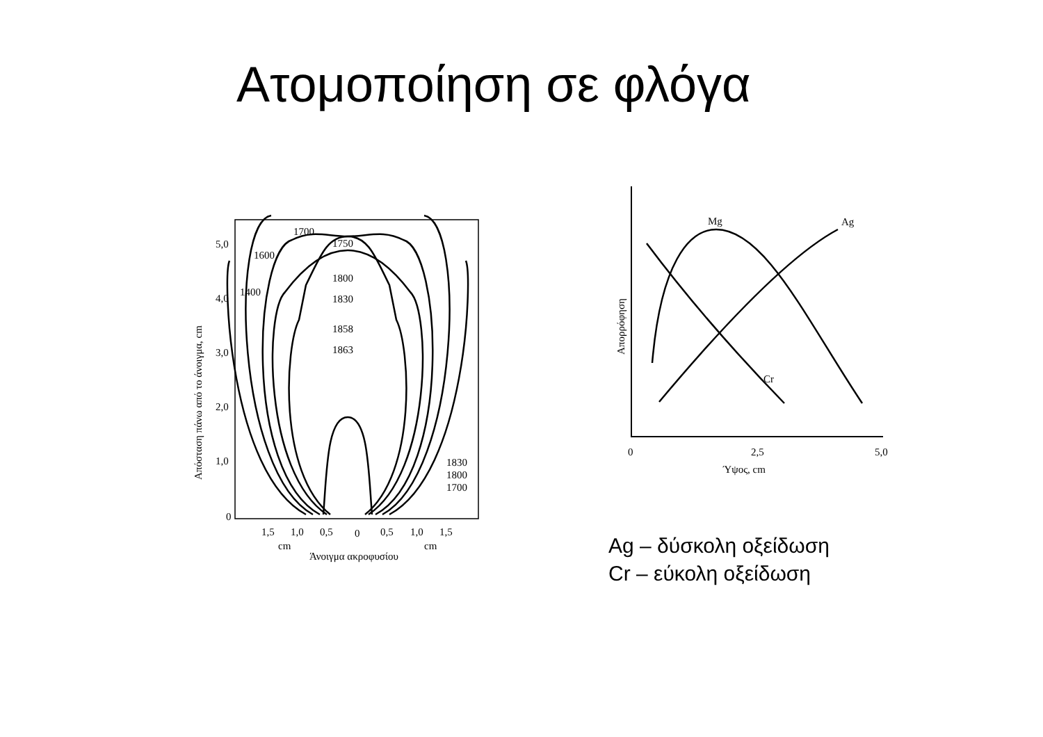Ατομοποίηση σε φλόγα
1700
1750
1600
1800
1400
1830
1858
1863
1830
1800
1700
5,0
4,0
3,0
2,0
1,0
0
1,5
1,0
0,5
0
0,5
1,0
1,5
cm
cm
Άνοιγμα ακροφυσίου
Απόσταση πάνω από το άνοιγμα, cm
Mg
Ag
Cr
0
2,5
5,0
Ύψος, cm
Απορρόφηση
Ag – δύσκολη οξείδωση
Cr – εύκολη οξείδωση